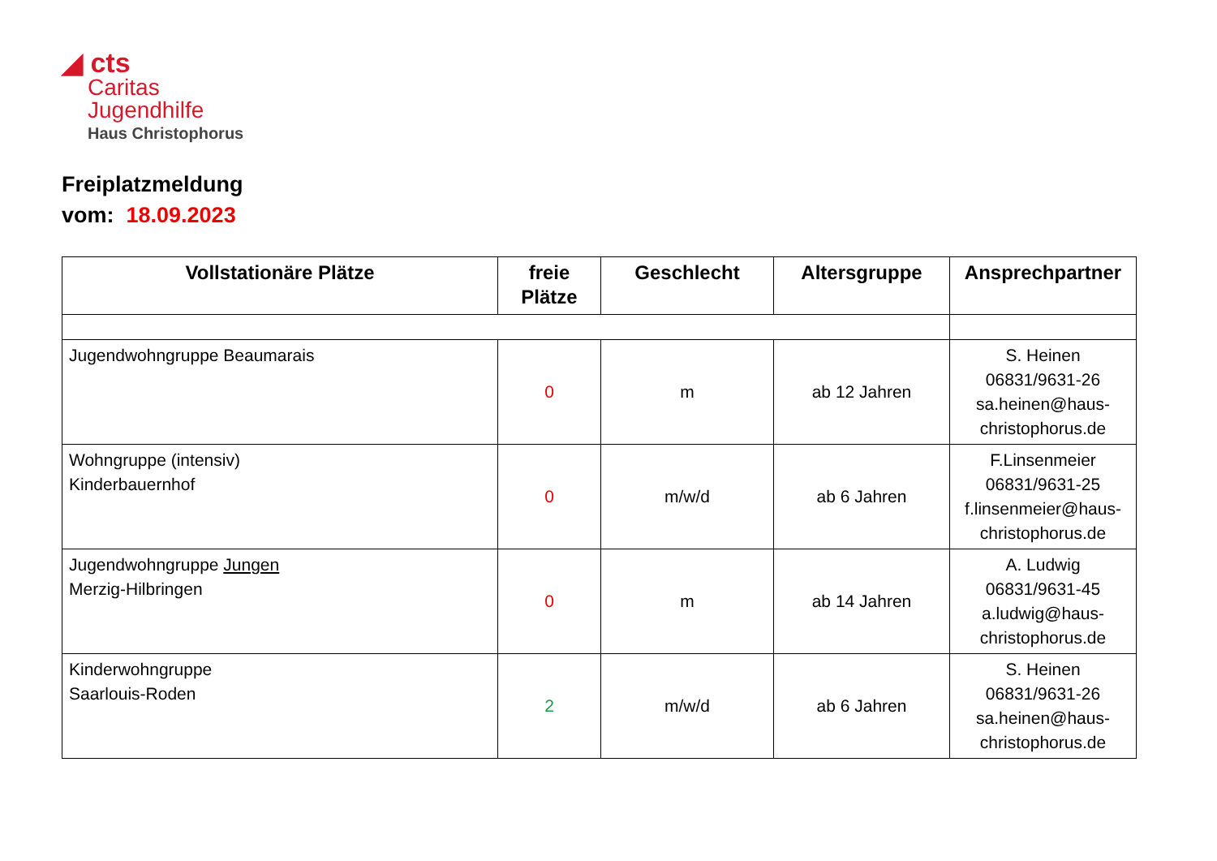◢ cts
Caritas
Jugendhilfe
Haus Christophorus
Freiplatzmeldung
vom: 18.09.2023
| Vollstationäre Plätze | freie Plätze | Geschlecht | Altersgruppe | Ansprechpartner |
| --- | --- | --- | --- | --- |
| Jugendwohngruppe Beaumarais | 0 | m | ab 12 Jahren | S. Heinen 06831/9631-26 sa.heinen@haus-christophorus.de |
| Wohngruppe (intensiv) Kinderbauernhof | 0 | m/w/d | ab 6 Jahren | F.Linsenmeier 06831/9631-25 f.linsenmeier@haus-christophorus.de |
| Jugendwohngruppe Jungen Merzig-Hilbringen | 0 | m | ab 14 Jahren | A. Ludwig 06831/9631-45 a.ludwig@haus-christophorus.de |
| Kinderwohngruppe Saarlouis-Roden | 2 | m/w/d | ab 6 Jahren | S. Heinen 06831/9631-26 sa.heinen@haus-christophorus.de |